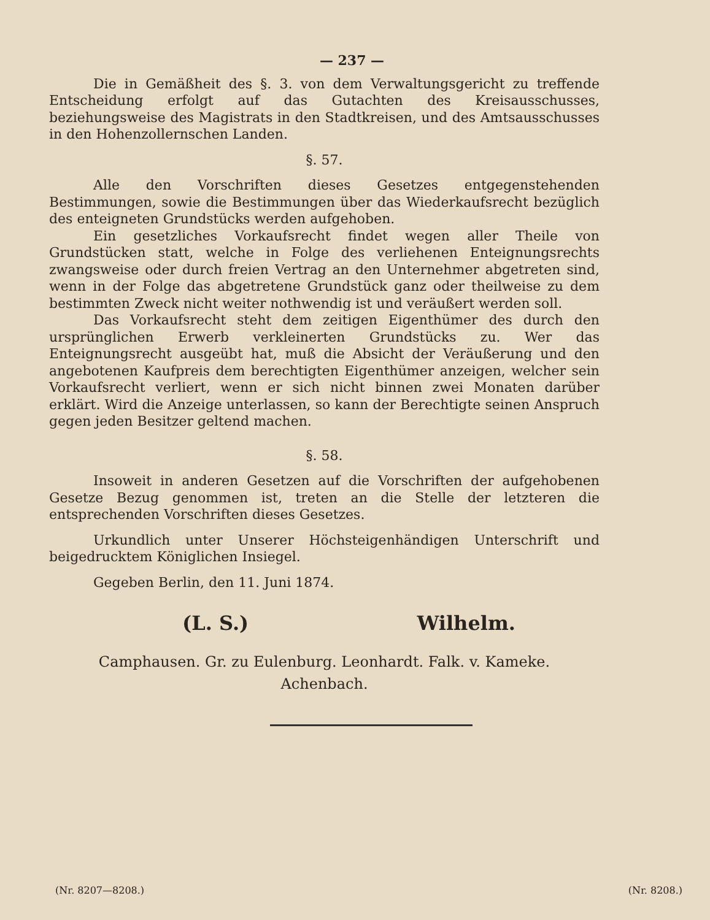— 237 —
Die in Gemäßheit des §. 3. von dem Verwaltungsgericht zu treffende Entscheidung erfolgt auf das Gutachten des Kreisausschusses, beziehungsweise des Magistrats in den Stadtkreisen, und des Amtsausschusses in den Hohenzollernschen Landen.
§. 57.
Alle den Vorschriften dieses Gesetzes entgegenstehenden Bestimmungen, sowie die Bestimmungen über das Wiederkaufsrecht bezüglich des enteigneten Grundstücks werden aufgehoben.
Ein gesetzliches Vorkaufsrecht findet wegen aller Theile von Grundstücken statt, welche in Folge des verliehenen Enteignungsrechts zwangsweise oder durch freien Vertrag an den Unternehmer abgetreten sind, wenn in der Folge das abgetretene Grundstück ganz oder theilweise zu dem bestimmten Zweck nicht weiter nothwendig ist und veräußert werden soll.
Das Vorkaufsrecht steht dem zeitigen Eigenthümer des durch den ursprünglichen Erwerb verkleinerten Grundstücks zu. Wer das Enteignungsrecht ausgeübt hat, muß die Absicht der Veräußerung und den angebotenen Kaufpreis dem berechtigten Eigenthümer anzeigen, welcher sein Vorkaufsrecht verliert, wenn er sich nicht binnen zwei Monaten darüber erklärt. Wird die Anzeige unterlassen, so kann der Berechtigte seinen Anspruch gegen jeden Besitzer geltend machen.
§. 58.
Insoweit in anderen Gesetzen auf die Vorschriften der aufgehobenen Gesetze Bezug genommen ist, treten an die Stelle der letzteren die entsprechenden Vorschriften dieses Gesetzes.
Urkundlich unter Unserer Höchsteigenhändigen Unterschrift und beigedrucktem Königlichen Insiegel.
Gegeben Berlin, den 11. Juni 1874.
(L. S.) Wilhelm.
Camphausen. Gr. zu Eulenburg. Leonhardt. Falk. v. Kameke.
Achenbach.
(Nr. 8207—8208.) (Nr. 8208.)